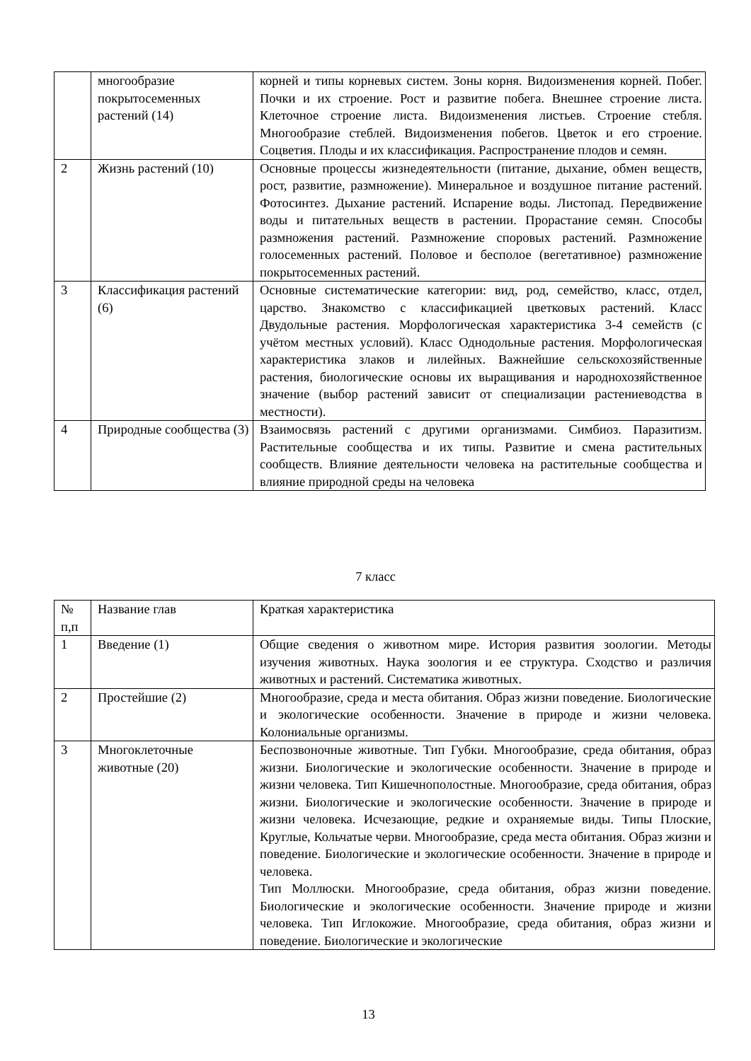| | многообразие покрытосеменных растений (14) | корней и типы корневых систем. Зоны корня. Видоизменения корней. Побег. Почки и их строение. Рост и развитие побега. Внешнее строение листа. Клеточное строение листа. Видоизменения листьев. Строение стебля. Многообразие стеблей. Видоизменения побегов. Цветок и его строение. Соцветия. Плоды и их классификация. Распространение плодов и семян. |
| 2 | Жизнь растений (10) | Основные процессы жизнедеятельности (питание, дыхание, обмен веществ, рост, развитие, размножение). Минеральное и воздушное питание растений. Фотосинтез. Дыхание растений. Испарение воды. Листопад. Передвижение воды и питательных веществ в растении. Прорастание семян. Способы размножения растений. Размножение споровых растений. Размножение голосеменных растений. Половое и бесполое (вегетативное) размножение покрытосеменных растений. |
| 3 | Классификация растений (6) | Основные систематические категории: вид, род, семейство, класс, отдел, царство. Знакомство с классификацией цветковых растений. Класс Двудольные растения. Морфологическая характеристика 3-4 семейств (с учётом местных условий). Класс Однодольные растения. Морфологическая характеристика злаков и лилейных. Важнейшие сельскохозяйственные растения, биологические основы их выращивания и народнохозяйственное значение (выбор растений зависит от специализации растениеводства в местности). |
| 4 | Природные сообщества (3) | Взаимосвязь растений с другими организмами. Симбиоз. Паразитизм. Растительные сообщества и их типы. Развитие и смена растительных сообществ. Влияние деятельности человека на растительные сообщества и влияние природной среды на человека |
7 класс
| № п,п | Название глав | Краткая характеристика |
| 1 | Введение (1) | Общие сведения о животном мире. История развития зоологии. Методы изучения животных. Наука зоология и ее структура. Сходство и различия животных и растений. Систематика животных. |
| 2 | Простейшие (2) | Многообразие, среда и места обитания. Образ жизни поведение. Биологические и экологические особенности. Значение в природе и жизни человека. Колониальные организмы. |
| 3 | Многоклеточные животные (20) | Беспозвоночные животные. Тип Губки. Многообразие, среда обитания, образ жизни. Биологические и экологические особенности. Значение в природе и жизни человека. Тип Кишечнополостные. Многообразие, среда обитания, образ жизни. Биологические и экологические особенности. Значение в природе и жизни человека. Исчезающие, редкие и охраняемые виды. Типы Плоские, Круглые, Кольчатые черви. Многообразие, среда места обитания. Образ жизни и поведение. Биологические и экологические особенности. Значение в природе и человека. Тип Моллюски. Многообразие, среда обитания, образ жизни поведение. Биологические и экологические особенности. Значение природе и жизни человека. Тип Иглокожие. Многообразие, среда обитания, образ жизни и поведение. Биологические и экологические |
13